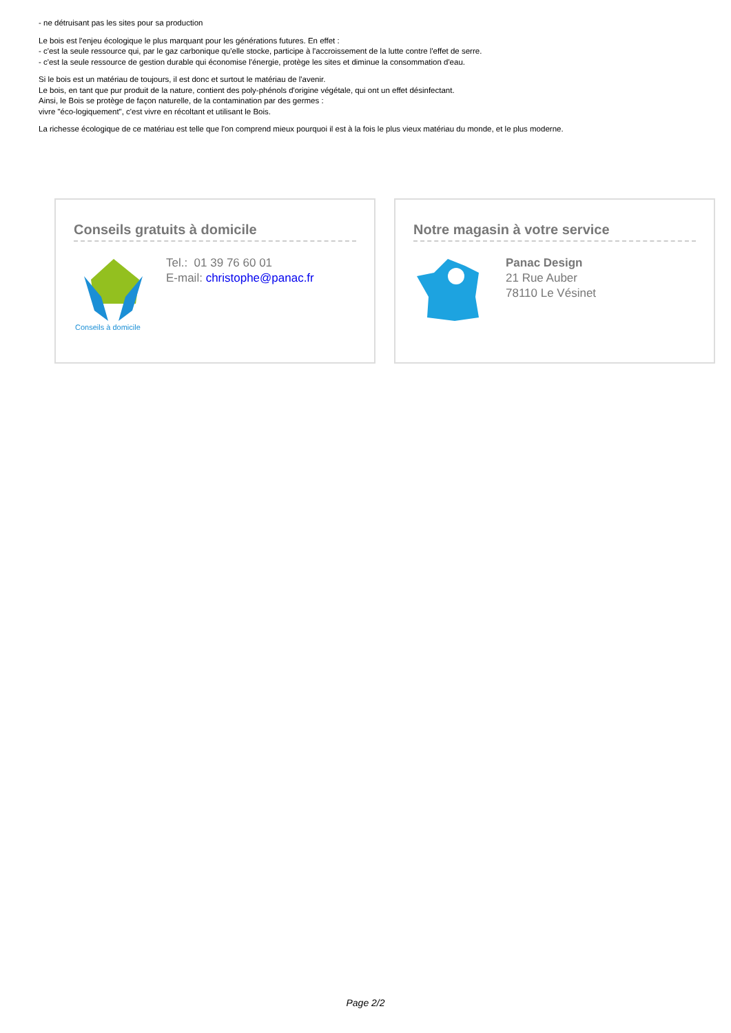- ne détruisant pas les sites pour sa production
Le bois est l'enjeu écologique le plus marquant pour les générations futures. En effet :
- c'est la seule ressource qui, par le gaz carbonique qu'elle stocke, participe à l'accroissement de la lutte contre l'effet de serre.
- c'est la seule ressource de gestion durable qui économise l'énergie, protège les sites et diminue la consommation d'eau.
Si le bois est un matériau de toujours, il est donc et surtout le matériau de l'avenir.
Le bois, en tant que pur produit de la nature, contient des poly-phénols d'origine végétale, qui ont un effet désinfectant.
Ainsi, le Bois se protège de façon naturelle, de la contamination par des germes :
vivre "éco-logiquement", c'est vivre en récoltant et utilisant le Bois.
La richesse écologique de ce matériau est telle que l'on comprend mieux pourquoi il est à la fois le plus vieux matériau du monde, et le plus moderne.
Conseils gratuits à domicile
Conseils à domicile
Tel.: 01 39 76 60 01
E-mail: christophe@panac.fr
Notre magasin à votre service
Panac Design
21 Rue Auber
78110 Le Vésinet
Page 2/2